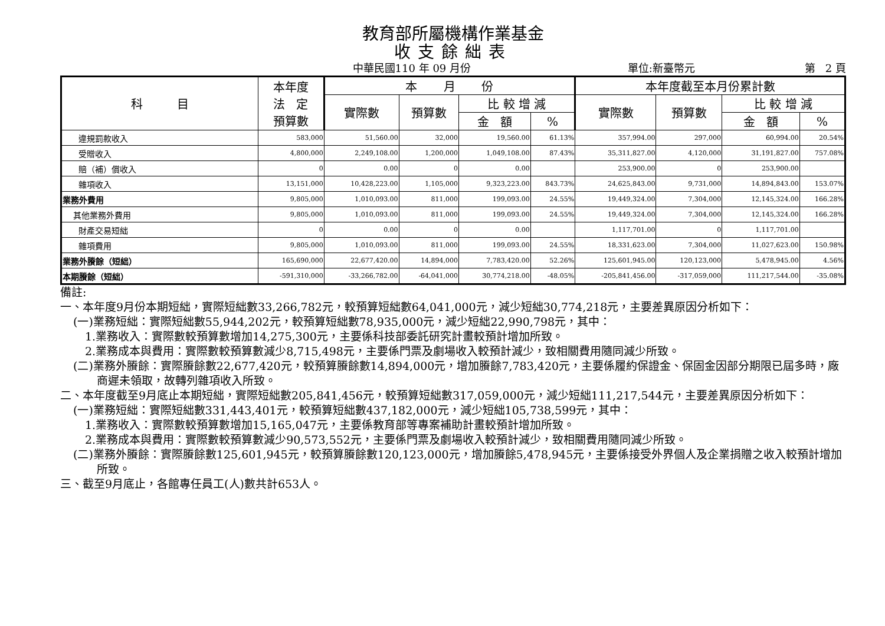教育部所屬機構作業基金
收支餘絀表
中華民國110 年 09 月份 單位:新臺幣元 第 2 頁
| 科 目 | 本年度 法 定 預算數 | 本 月 份 | | | | 本年度截至本月份累計數 | | | |
| --- | --- | --- | --- | --- | --- | --- | --- | --- | --- |
| | | 實際數 | 預算數 | 比 較 增 減 | | 實際數 | 預算數 | 比 較 增 減 | |
| | | | | 金 額 | % | | | 金 額 | % |
| 違規罰款收入 | 583,000 | 51,560.00 | 32,000 | 19,560.00 | 61.13% | 357,994.00 | 297,000 | 60,994.00 | 20.54% |
| 受贈收入 | 4,800,000 | 2,249,108.00 | 1,200,000 | 1,049,108.00 | 87.43% | 35,311,827.00 | 4,120,000 | 31,191,827.00 | 757.08% |
| 賠（補）償收入 | 0 | 0.00 | 0 | 0.00 | | 253,900.00 | 0 | 253,900.00 | |
| 雜項收入 | 13,151,000 | 10,428,223.00 | 1,105,000 | 9,323,223.00 | 843.73% | 24,625,843.00 | 9,731,000 | 14,894,843.00 | 153.07% |
| 業務外費用 | 9,805,000 | 1,010,093.00 | 811,000 | 199,093.00 | 24.55% | 19,449,324.00 | 7,304,000 | 12,145,324.00 | 166.28% |
| 其他業務外費用 | 9,805,000 | 1,010,093.00 | 811,000 | 199,093.00 | 24.55% | 19,449,324.00 | 7,304,000 | 12,145,324.00 | 166.28% |
| 財產交易短絀 | 0 | 0.00 | 0 | 0.00 | | 1,117,701.00 | 0 | 1,117,701.00 | |
| 雜項費用 | 9,805,000 | 1,010,093.00 | 811,000 | 199,093.00 | 24.55% | 18,331,623.00 | 7,304,000 | 11,027,623.00 | 150.98% |
| 業務外賸餘（短絀） | 165,690,000 | 22,677,420.00 | 14,894,000 | 7,783,420.00 | 52.26% | 125,601,945.00 | 120,123,000 | 5,478,945.00 | 4.56% |
| 本期賸餘（短絀） | -591,310,000 | -33,266,782.00 | -64,041,000 | 30,774,218.00 | -48.05% | -205,841,456.00 | -317,059,000 | 111,217,544.00 | -35.08% |
備註:
一、本年度9月份本期短絀，實際短絀數33,266,782元，較預算短絀數64,041,000元，減少短絀30,774,218元，主要差異原因分析如下：
(一)業務短絀：實際短絀數55,944,202元，較預算短絀數78,935,000元，減少短絀22,990,798元，其中：
1.業務收入：實際數較預算數增加14,275,300元，主要係科技部委託研究計畫較預計增加所致。
2.業務成本與費用：實際數較預算數減少8,715,498元，主要係門票及劇場收入較預計減少，致相關費用隨同減少所致。
(二)業務外賸餘：實際賸餘數22,677,420元，較預算賸餘數14,894,000元，增加賸餘7,783,420元，主要係履約保證金、保固金因部分期限已屆多時，廠商遲未領取，故轉列雜項收入所致。
二、本年度截至9月底止本期短絀，實際短絀數205,841,456元，較預算短絀數317,059,000元，減少短絀111,217,544元，主要差異原因分析如下：
(一)業務短絀：實際短絀數331,443,401元，較預算短絀數437,182,000元，減少短絀105,738,599元，其中：
1.業務收入：實際數較預算數增加15,165,047元，主要係教育部等專案補助計畫較預計增加所致。
2.業務成本與費用：實際數較預算數減少90,573,552元，主要係門票及劇場收入較預計減少，致相關費用隨同減少所致。
(二)業務外賸餘：實際賸餘數125,601,945元，較預算賸餘數120,123,000元，增加賸餘5,478,945元，主要係接受外界個人及企業捐贈之收入較預計增加所致。
三、截至9月底止，各館專任員工(人)數共計653人。